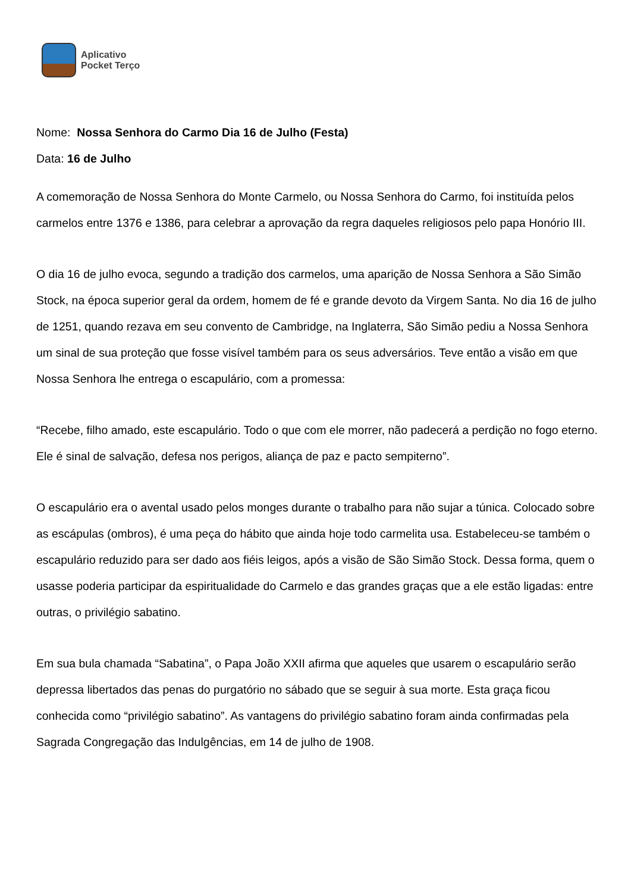Aplicativo
Pocket Terço
Nome: Nossa Senhora do Carmo Dia 16 de Julho (Festa)
Data: 16 de Julho
A comemoração de Nossa Senhora do Monte Carmelo, ou Nossa Senhora do Carmo, foi instituída pelos carmelos entre 1376 e 1386, para celebrar a aprovação da regra daqueles religiosos pelo papa Honório III.
O dia 16 de julho evoca, segundo a tradição dos carmelos, uma aparição de Nossa Senhora a São Simão Stock, na época superior geral da ordem, homem de fé e grande devoto da Virgem Santa. No dia 16 de julho de 1251, quando rezava em seu convento de Cambridge, na Inglaterra, São Simão pediu a Nossa Senhora um sinal de sua proteção que fosse visível também para os seus adversários. Teve então a visão em que Nossa Senhora lhe entrega o escapulário, com a promessa:
“Recebe, filho amado, este escapulário. Todo o que com ele morrer, não padecerá a perdição no fogo eterno. Ele é sinal de salvação, defesa nos perigos, aliança de paz e pacto sempiterno”.
O escapulário era o avental usado pelos monges durante o trabalho para não sujar a túnica. Colocado sobre as escápulas (ombros), é uma peça do hábito que ainda hoje todo carmelita usa. Estabeleceu-se também o escapulário reduzido para ser dado aos fiéis leigos, após a visão de São Simão Stock. Dessa forma, quem o usasse poderia participar da espiritualidade do Carmelo e das grandes graças que a ele estão ligadas: entre outras, o privilégio sabatino.
Em sua bula chamada “Sabatina”, o Papa João XXII afirma que aqueles que usarem o escapulário serão depressa libertados das penas do purgatório no sábado que se seguir à sua morte. Esta graça ficou conhecida como “privilégio sabatino”. As vantagens do privilégio sabatino foram ainda confirmadas pela Sagrada Congregação das Indulgências, em 14 de julho de 1908.